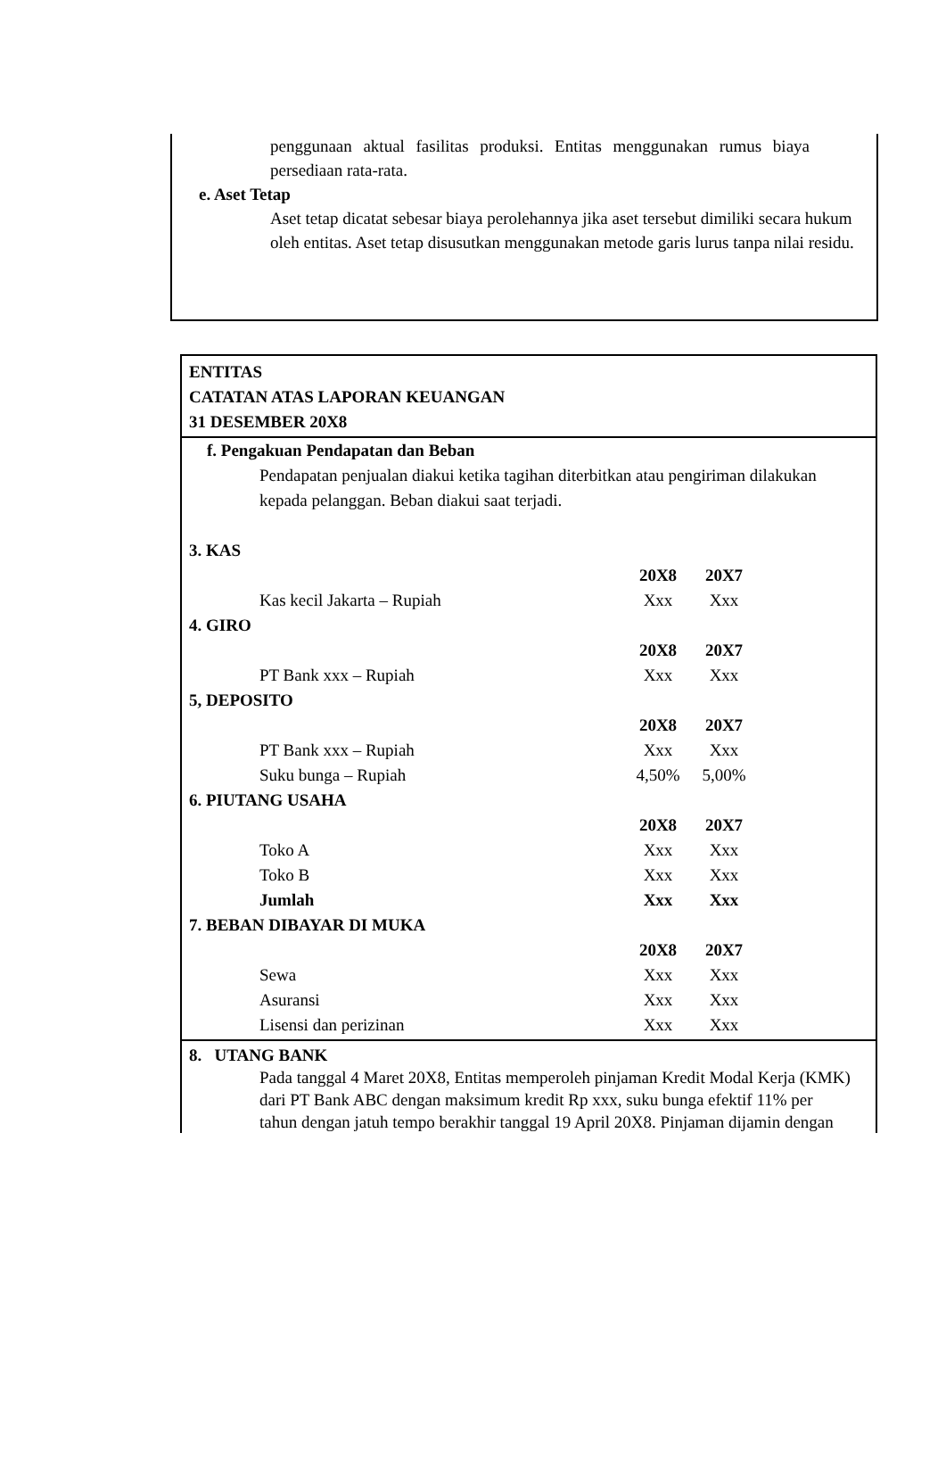penggunaan aktual fasilitas produksi. Entitas menggunakan rumus biaya persediaan rata-rata.
e. Aset Tetap
Aset tetap dicatat sebesar biaya perolehannya jika aset tersebut dimiliki secara hukum oleh entitas. Aset tetap disusutkan menggunakan metode garis lurus tanpa nilai residu.
ENTITAS
CATATAN ATAS LAPORAN KEUANGAN
31 DESEMBER 20X8
f. Pengakuan Pendapatan dan Beban
Pendapatan penjualan diakui ketika tagihan diterbitkan atau pengiriman dilakukan kepada pelanggan. Beban diakui saat terjadi.
3. KAS
| | 20X8 | 20X7 |
| Kas kecil Jakarta – Rupiah | Xxx | Xxx |
4. GIRO
| | 20X8 | 20X7 |
| PT Bank xxx – Rupiah | Xxx | Xxx |
5, DEPOSITO
| | 20X8 | 20X7 |
| PT Bank xxx – Rupiah | Xxx | Xxx |
| Suku bunga – Rupiah | 4,50% | 5,00% |
6. PIUTANG USAHA
| | 20X8 | 20X7 |
| Toko A | Xxx | Xxx |
| Toko B | Xxx | Xxx |
| Jumlah | Xxx | Xxx |
7. BEBAN DIBAYAR DI MUKA
| | 20X8 | 20X7 |
| Sewa | Xxx | Xxx |
| Asuransi | Xxx | Xxx |
| Lisensi dan perizinan | Xxx | Xxx |
8. UTANG BANK
Pada tanggal 4 Maret 20X8, Entitas memperoleh pinjaman Kredit Modal Kerja (KMK)
dari PT Bank ABC dengan maksimum kredit Rp xxx, suku bunga efektif 11% per
tahun dengan jatuh tempo berakhir tanggal 19 April 20X8. Pinjaman dijamin dengan